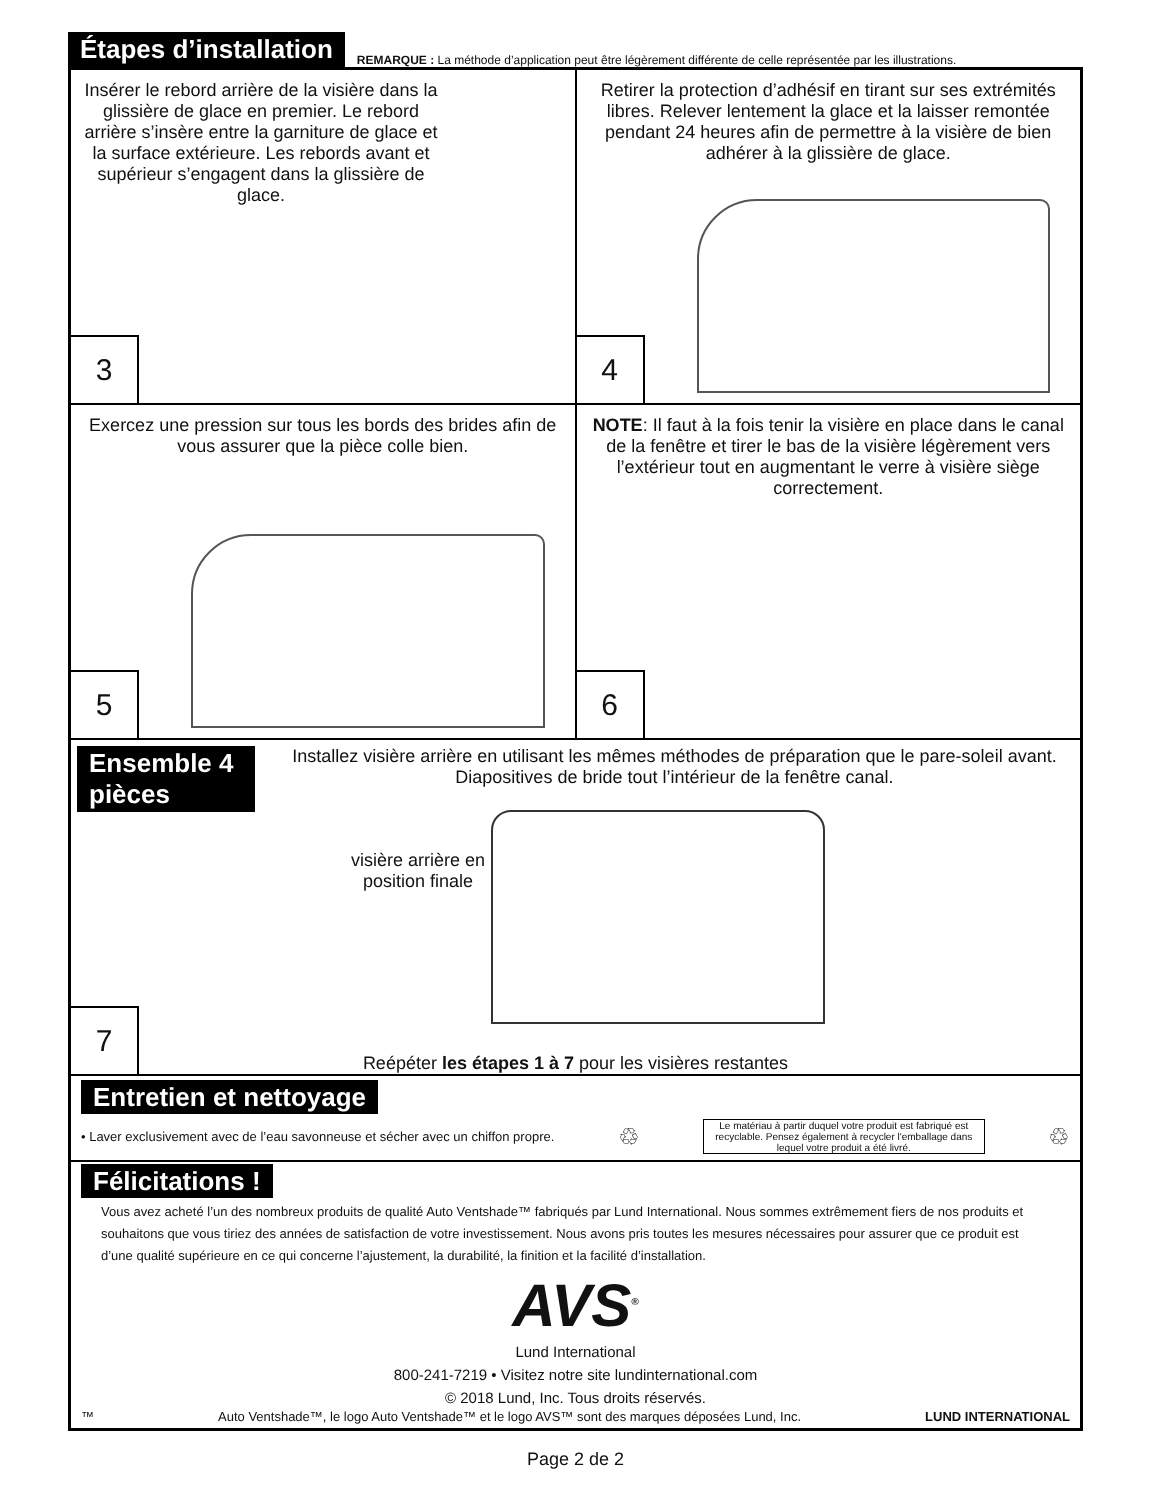Étapes d’installation REMARQUE : La méthode d’application peut être légèrement différente de celle représentée par les illustrations.
Insérer le rebord arrière de la visière dans la glissière de glace en premier. Le rebord arrière s’insère entre la garniture de glace et la surface extérieure. Les rebords avant et supérieur s’engagent dans la glissière de glace.
3
Retirer la protection d’adhésif en tirant sur ses extrémités libres. Relever lentement la glace et la laisser remontée pendant 24 heures afin de permettre à la visière de bien adhérer à la glissière de glace.
4
Exercez une pression sur tous les bords des brides afin de vous assurer que la pièce colle bien.
5
NOTE: Il faut à la fois tenir la visière en place dans le canal de la fenêtre et tirer le bas de la visière légèrement vers l’extérieur tout en augmentant le verre à visière siège correctement.
6
Ensemble 4 pièces Installez visière arrière en utilisant les mêmes méthodes de préparation que le pare-soleil avant. Diapositives de bride tout l’intérieur de la fenêtre canal.
visière arrière en
position finale
Reépéter les étapes 1 à 7 pour les visières restantes
7
Entretien et nettoyage
• Laver exclusivement avec de l’eau savonneuse et sécher avec un chiffon propre. ♲ Le matériau à partir duquel votre produit est fabriqué est recyclable. Pensez également à recycler l'emballage dans lequel votre produit a été livré. ♲
Félicitations !
Vous avez acheté l’un des nombreux produits de qualité Auto Ventshade™ fabriqués par Lund International. Nous sommes extrêmement fiers de nos produits et souhaitons que vous tiriez des années de satisfaction de votre investissement. Nous avons pris toutes les mesures nécessaires pour assurer que ce produit est d’une qualité supérieure en ce qui concerne l’ajustement, la durabilité, la finition et la facilité d’installation.
AVS<sup>®</sup>
Lund International
800-241-7219 • Visitez notre site lundinternational.com
© 2018 Lund, Inc. Tous droits réservés.
™ Auto Ventshade™, le logo Auto Ventshade™ et le logo AVS™ sont des marques déposées Lund, Inc. LUND INTERNATIONAL
Page 2 de 2